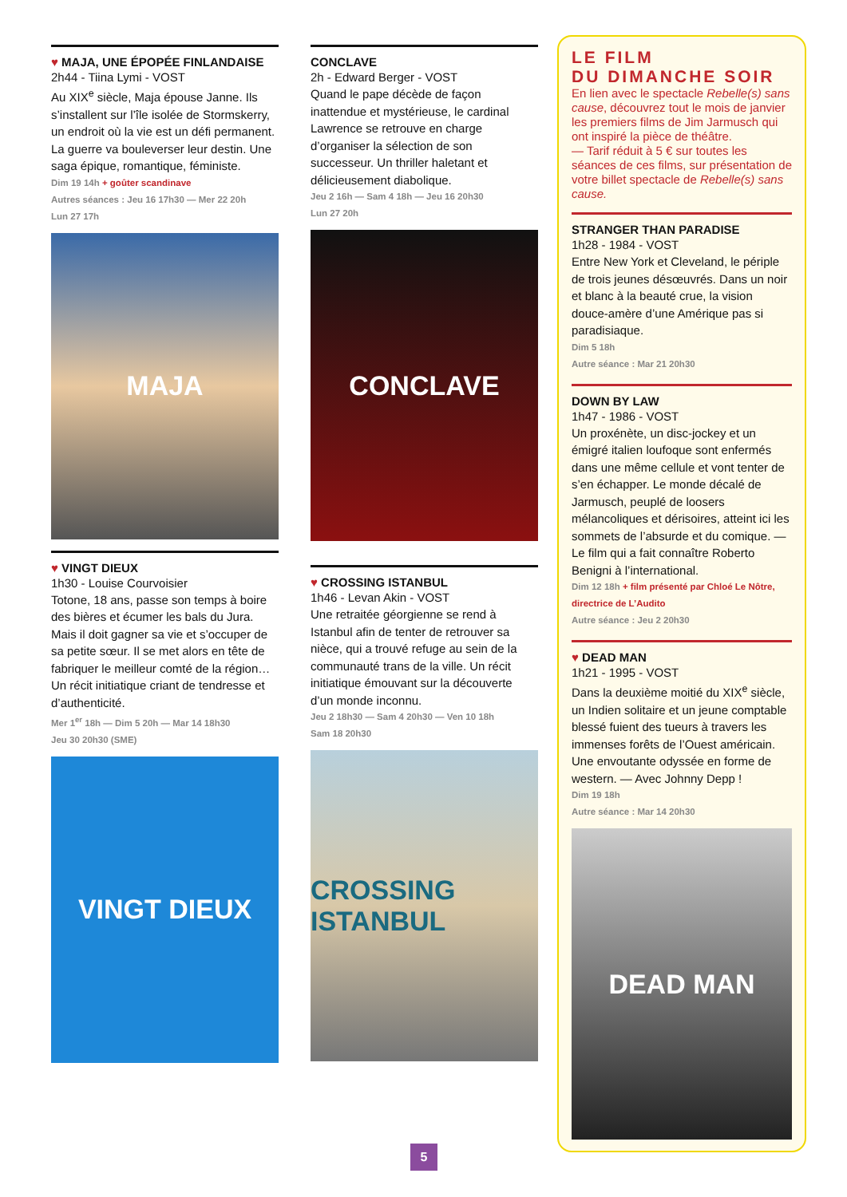♥ MAJA, UNE ÉPOPÉE FINLANDAISE
2h44 - Tiina Lymi - VOST
Au XIX<sup>e</sup> siècle, Maja épouse Janne. Ils s’installent sur l’île isolée de Stormskerry, un endroit où la vie est un défi permanent. La guerre va bouleverser leur destin. Une saga épique, romantique, féministe.
Dim 19 14h + goûter scandinave
Autres séances : Jeu 16 17h30 — Mer 22 20h
Lun 27 17h
MAJA
♥ VINGT DIEUX
1h30 - Louise Courvoisier
Totone, 18 ans, passe son temps à boire des bières et écumer les bals du Jura. Mais il doit gagner sa vie et s’occuper de sa petite sœur. Il se met alors en tête de fabriquer le meilleur comté de la région… Un récit initiatique criant de tendresse et d’authenticité.
Mer 1<sup>er</sup> 18h — Dim 5 20h — Mar 14 18h30
Jeu 30 20h30 (SME)
VINGT DIEUX
CONCLAVE
2h - Edward Berger - VOST
Quand le pape décède de façon inattendue et mystérieuse, le cardinal Lawrence se retrouve en charge d’organiser la sélection de son successeur. Un thriller haletant et délicieusement diabolique.
Jeu 2 16h — Sam 4 18h — Jeu 16 20h30
Lun 27 20h
CONCLAVE
♥ CROSSING ISTANBUL
1h46 - Levan Akin - VOST
Une retraitée géorgienne se rend à Istanbul afin de tenter de retrouver sa nièce, qui a trouvé refuge au sein de la communauté trans de la ville. Un récit initiatique émouvant sur la découverte d’un monde inconnu.
Jeu 2 18h30 — Sam 4 20h30 — Ven 10 18h
Sam 18 20h30
CROSSING ISTANBUL
LE FILM
DU DIMANCHE SOIR
En lien avec le spectacle Rebelle(s) sans cause, découvrez tout le mois de janvier les premiers films de Jim Jarmusch qui ont inspiré la pièce de théâtre.
— Tarif réduit à 5 € sur toutes les séances de ces films, sur présentation de votre billet spectacle de Rebelle(s) sans cause.
STRANGER THAN PARADISE
1h28 - 1984 - VOST
Entre New York et Cleveland, le périple de trois jeunes désœuvrés. Dans un noir et blanc à la beauté crue, la vision douce-amère d’une Amérique pas si paradisiaque.
Dim 5 18h
Autre séance : Mar 21 20h30
DOWN BY LAW
1h47 - 1986 - VOST
Un proxénète, un disc-jockey et un émigré italien loufoque sont enfermés dans une même cellule et vont tenter de s’en échapper. Le monde décalé de Jarmusch, peuplé de loosers mélancoliques et dérisoires, atteint ici les sommets de l’absurde et du comique. — Le film qui a fait connaître Roberto Benigni à l’international.
Dim 12 18h + film présenté par Chloé Le Nôtre, directrice de L’Audito
Autre séance : Jeu 2 20h30
♥ DEAD MAN
1h21 - 1995 - VOST
Dans la deuxième moitié du XIX<sup>e</sup> siècle, un Indien solitaire et un jeune comptable blessé fuient des tueurs à travers les immenses forêts de l’Ouest américain. Une envoutante odyssée en forme de western. — Avec Johnny Depp !
Dim 19 18h
Autre séance : Mar 14 20h30
DEAD MAN
5